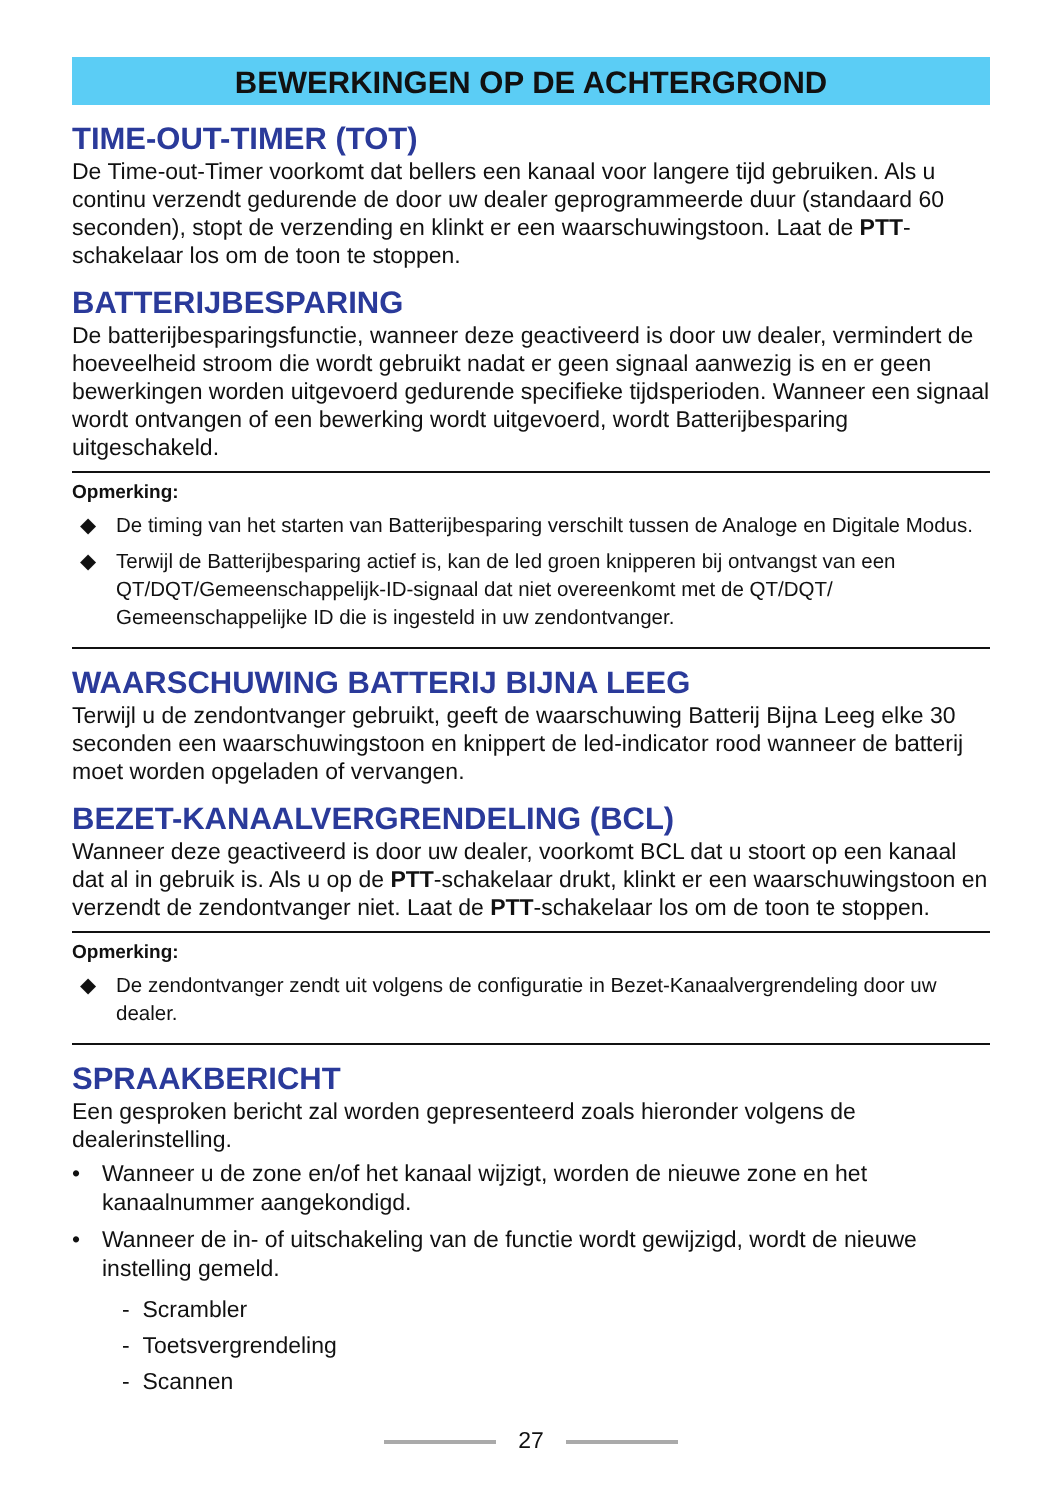BEWERKINGEN OP DE ACHTERGROND
TIME-OUT-TIMER (TOT)
De Time-out-Timer voorkomt dat bellers een kanaal voor langere tijd gebruiken. Als u continu verzendt gedurende de door uw dealer geprogrammeerde duur (standaard 60 seconden), stopt de verzending en klinkt er een waarschuwingstoon. Laat de PTT-schakelaar los om de toon te stoppen.
BATTERIJBESPARING
De batterijbesparingsfunctie, wanneer deze geactiveerd is door uw dealer, vermindert de hoeveelheid stroom die wordt gebruikt nadat er geen signaal aanwezig is en er geen bewerkingen worden uitgevoerd gedurende specifieke tijdsperioden. Wanneer een signaal wordt ontvangen of een bewerking wordt uitgevoerd, wordt Batterijbesparing uitgeschakeld.
Opmerking:
◆ De timing van het starten van Batterijbesparing verschilt tussen de Analoge en Digitale Modus.
◆ Terwijl de Batterijbesparing actief is, kan de led groen knipperen bij ontvangst van een QT/DQT/Gemeenschappelijk-ID-signaal dat niet overeenkomt met de QT/DQT/ Gemeenschappelijke ID die is ingesteld in uw zendontvanger.
WAARSCHUWING BATTERIJ BIJNA LEEG
Terwijl u de zendontvanger gebruikt, geeft de waarschuwing Batterij Bijna Leeg elke 30 seconden een waarschuwingstoon en knippert de led-indicator rood wanneer de batterij moet worden opgeladen of vervangen.
BEZET-KANAALVERGRENDELING (BCL)
Wanneer deze geactiveerd is door uw dealer, voorkomt BCL dat u stoort op een kanaal dat al in gebruik is. Als u op de PTT-schakelaar drukt, klinkt er een waarschuwingstoon en verzendt de zendontvanger niet. Laat de PTT-schakelaar los om de toon te stoppen.
Opmerking:
◆ De zendontvanger zendt uit volgens de configuratie in Bezet-Kanaalvergrendeling door uw dealer.
SPRAAKBERICHT
Een gesproken bericht zal worden gepresenteerd zoals hieronder volgens de dealerinstelling.
• Wanneer u de zone en/of het kanaal wijzigt, worden de nieuwe zone en het kanaalnummer aangekondigd.
• Wanneer de in- of uitschakeling van de functie wordt gewijzigd, wordt de nieuwe instelling gemeld.
- Scrambler
- Toetsvergrendeling
- Scannen
27